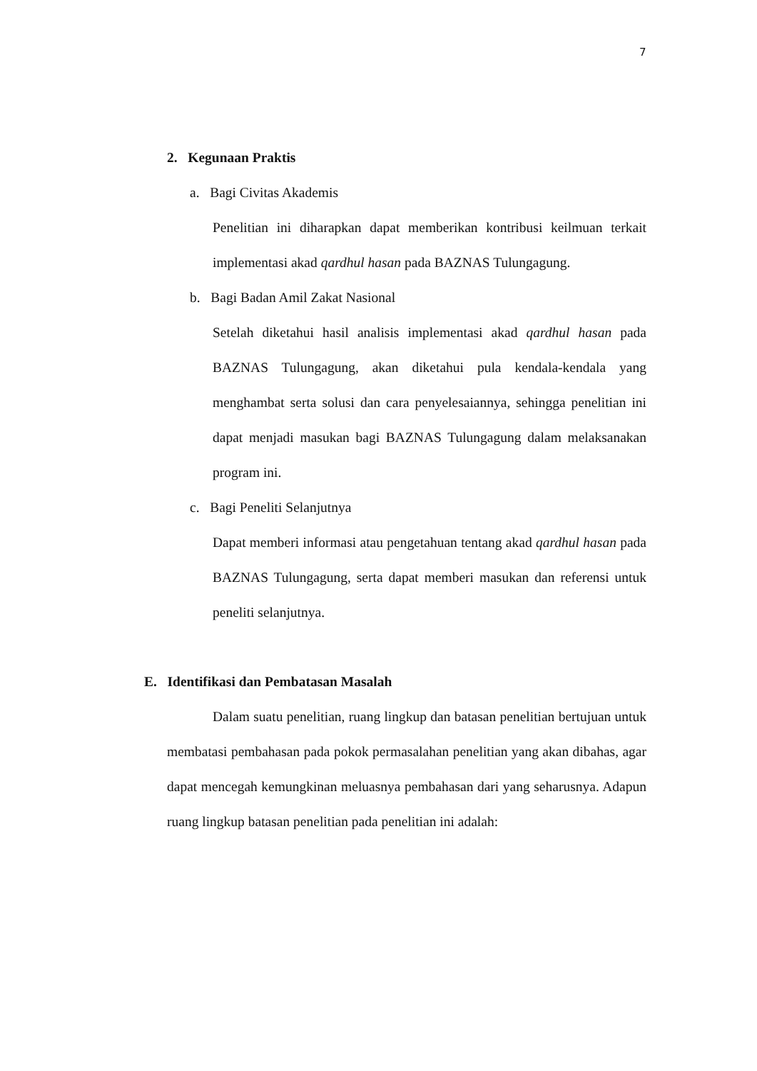7
2. Kegunaan Praktis
a. Bagi Civitas Akademis
Penelitian ini diharapkan dapat memberikan kontribusi keilmuan terkait implementasi akad qardhul hasan pada BAZNAS Tulungagung.
b. Bagi Badan Amil Zakat Nasional
Setelah diketahui hasil analisis implementasi akad qardhul hasan pada BAZNAS Tulungagung, akan diketahui pula kendala-kendala yang menghambat serta solusi dan cara penyelesaiannya, sehingga penelitian ini dapat menjadi masukan bagi BAZNAS Tulungagung dalam melaksanakan program ini.
c. Bagi Peneliti Selanjutnya
Dapat memberi informasi atau pengetahuan tentang akad qardhul hasan pada BAZNAS Tulungagung, serta dapat memberi masukan dan referensi untuk peneliti selanjutnya.
E. Identifikasi dan Pembatasan Masalah
Dalam suatu penelitian, ruang lingkup dan batasan penelitian bertujuan untuk membatasi pembahasan pada pokok permasalahan penelitian yang akan dibahas, agar dapat mencegah kemungkinan meluasnya pembahasan dari yang seharusnya. Adapun ruang lingkup batasan penelitian pada penelitian ini adalah: